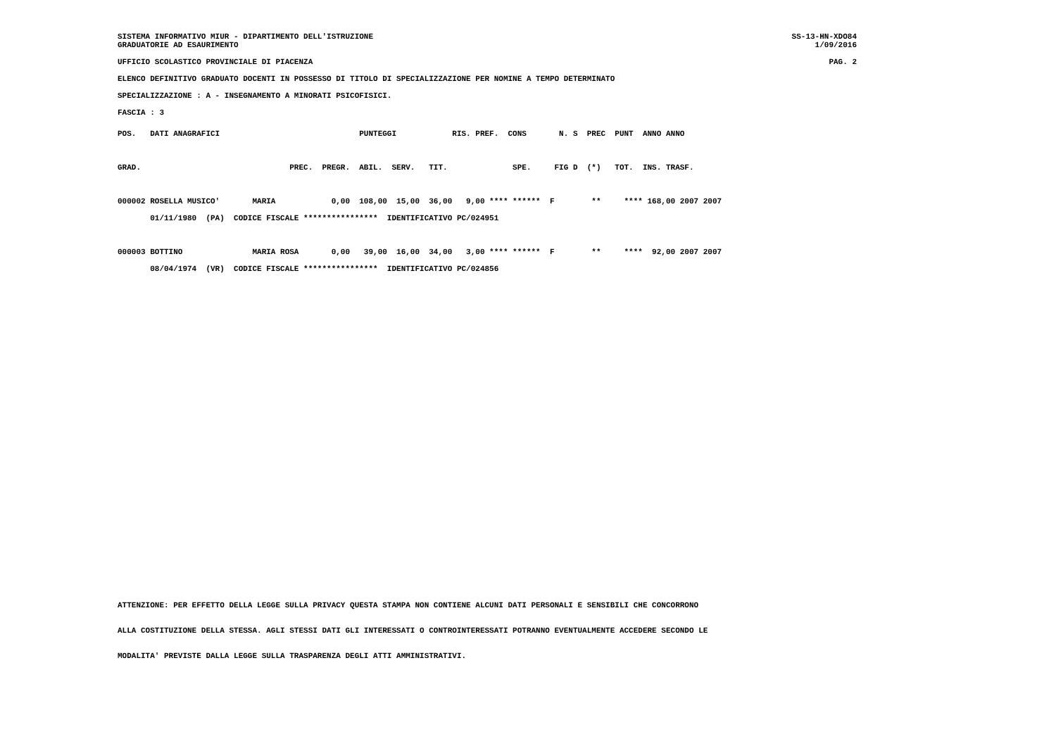SISTEMA INFORMATIVO MIUR - DIPARTIMENTO DELL'ISTRUZIONE
GRADUATORIE AD ESAURIMENTO SS-13-HN-XDO84
1/09/2016
UFFICIO SCOLASTICO PROVINCIALE DI PIACENZA PAG. 2
ELENCO DEFINITIVO GRADUATO DOCENTI IN POSSESSO DI TITOLO DI SPECIALIZZAZIONE PER NOMINE A TEMPO DETERMINATO
SPECIALIZZAZIONE : A - INSEGNAMENTO A MINORATI PSICOFISICI.
FASCIA : 3
POS.   DATI ANAGRAFICI                              PUNTEGGI            RIS. PREF.  CONS       N. S  PREC  PUNT  ANNO ANNO

GRAD.                                PREC.  PREGR.  ABIL.  SERV.   TIT.              SPE.     FIG D  (*)   TOT.  INS. TRASF.

000002 ROSELLA MUSICO'       MARIA            0,00  108,00  15,00  36,00   9,00 **** ******  F        **     **** 168,00 2007 2007
       01/11/1980  (PA)  CODICE FISCALE ****************  IDENTIFICATIVO PC/024951

000003 BOTTINO               MARIA ROSA       0,00   39,00  16,00  34,00   3,00 **** ******  F        **     ****  92,00 2007 2007
       08/04/1974  (VR)  CODICE FISCALE ****************  IDENTIFICATIVO PC/024856
ATTENZIONE: PER EFFETTO DELLA LEGGE SULLA PRIVACY QUESTA STAMPA NON CONTIENE ALCUNI DATI PERSONALI E SENSIBILI CHE CONCORRONO
ALLA COSTITUZIONE DELLA STESSA. AGLI STESSI DATI GLI INTERESSATI O CONTROINTERESSATI POTRANNO EVENTUALMENTE ACCEDERE SECONDO LE
MODALITA' PREVISTE DALLA LEGGE SULLA TRASPARENZA DEGLI ATTI AMMINISTRATIVI.